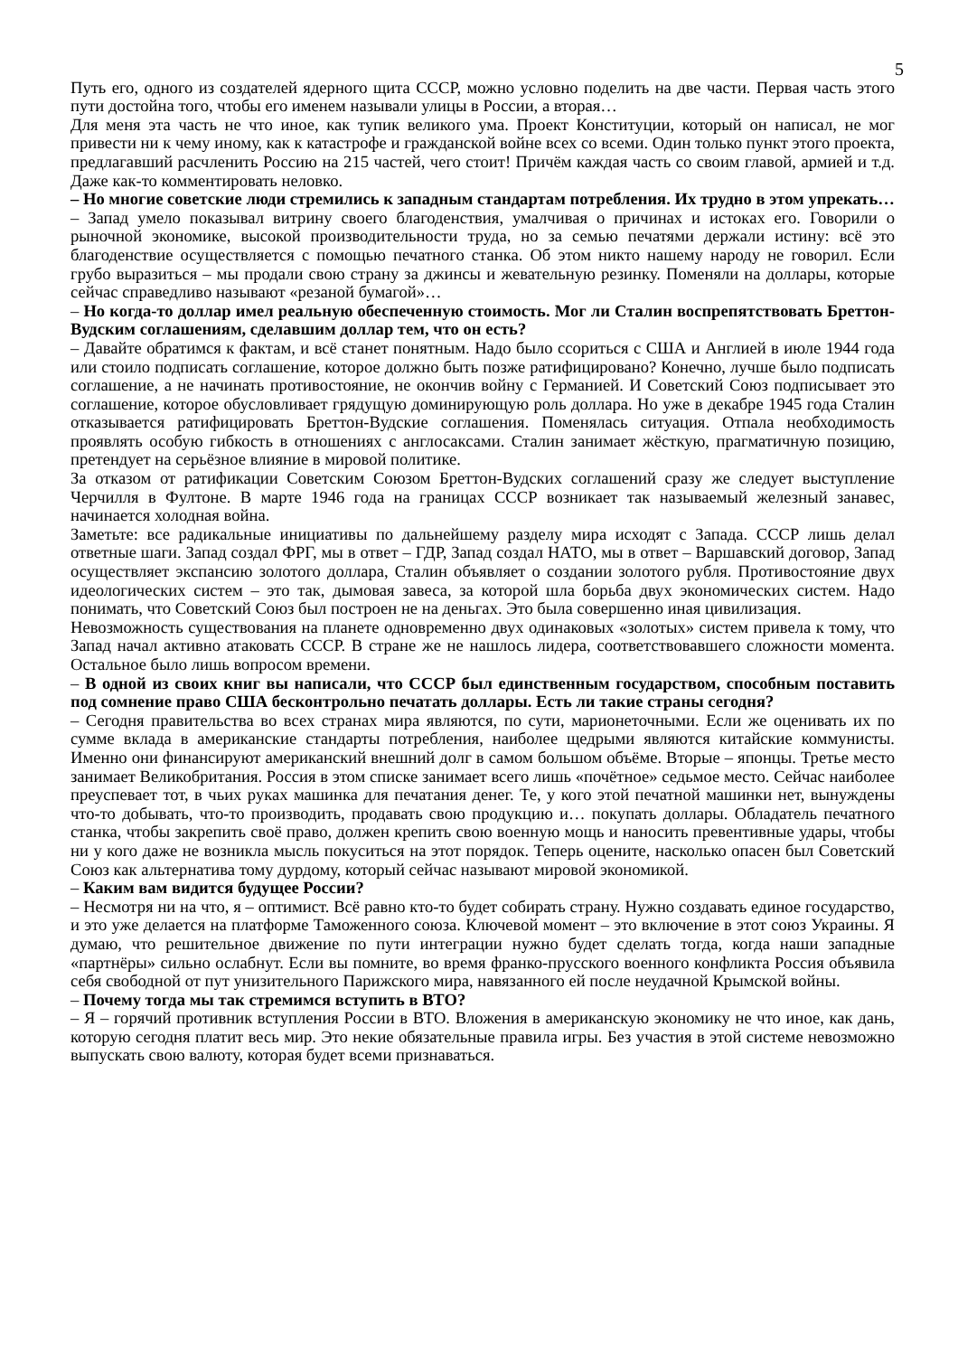5
Путь его, одного из создателей ядерного щита СССР, можно условно поделить на две части. Первая часть этого пути достойна того, чтобы его именем называли улицы в России, а вторая…
Для меня эта часть не что иное, как тупик великого ума. Проект Конституции, который он написал, не мог привести ни к чему иному, как к катастрофе и гражданской войне всех со всеми. Один только пункт этого проекта, предлагавший расчленить Россию на 215 частей, чего стоит! Причём каждая часть со своим главой, армией и т.д. Даже как-то комментировать неловко.
– Но многие советские люди стремились к западным стандартам потребления. Их трудно в этом упрекать…
– Запад умело показывал витрину своего благоденствия, умалчивая о причинах и истоках его. Говорили о рыночной экономике, высокой производительности труда, но за семью печатями держали истину: всё это благоденствие осуществляется с помощью печатного станка. Об этом никто нашему народу не говорил. Если грубо выразиться – мы продали свою страну за джинсы и жевательную резинку. Поменяли на доллары, которые сейчас справедливо называют «резаной бумагой»…
– Но когда-то доллар имел реальную обеспеченную стоимость. Мог ли Сталин воспрепятствовать Бреттон-Вудским соглашениям, сделавшим доллар тем, что он есть?
– Давайте обратимся к фактам, и всё станет понятным. Надо было ссориться с США и Англией в июле 1944 года или стоило подписать соглашение, которое должно быть позже ратифицировано? Конечно, лучше было подписать соглашение, а не начинать противостояние, не окончив войну с Германией. И Советский Союз подписывает это соглашение, которое обусловливает грядущую доминирующую роль доллара. Но уже в декабре 1945 года Сталин отказывается ратифицировать Бреттон-Вудские соглашения. Поменялась ситуация. Отпала необходимость проявлять особую гибкость в отношениях с англосаксами. Сталин занимает жёсткую, прагматичную позицию, претендует на серьёзное влияние в мировой политике.
За отказом от ратификации Советским Союзом Бреттон-Вудских соглашений сразу же следует выступление Черчилля в Фултоне. В марте 1946 года на границах СССР возникает так называемый железный занавес, начинается холодная война.
Заметьте: все радикальные инициативы по дальнейшему разделу мира исходят с Запада. СССР лишь делал ответные шаги. Запад создал ФРГ, мы в ответ – ГДР, Запад создал НАТО, мы в ответ – Варшавский договор, Запад осуществляет экспансию золотого доллара, Сталин объявляет о создании золотого рубля. Противостояние двух идеологических систем – это так, дымовая завеса, за которой шла борьба двух экономических систем. Надо понимать, что Советский Союз был построен не на деньгах. Это была совершенно иная цивилизация.
Невозможность существования на планете одновременно двух одинаковых «золотых» систем привела к тому, что Запад начал активно атаковать СССР. В стране же не нашлось лидера, соответствовавшего сложности момента. Остальное было лишь вопросом времени.
– В одной из своих книг вы написали, что СССР был единственным государством, способным поставить под сомнение право США бесконтрольно печатать доллары. Есть ли такие страны сегодня?
– Сегодня правительства во всех странах мира являются, по сути, марионеточными. Если же оценивать их по сумме вклада в американские стандарты потребления, наиболее щедрыми являются китайские коммунисты. Именно они финансируют американский внешний долг в самом большом объёме. Вторые – японцы. Третье место занимает Великобритания. Россия в этом списке занимает всего лишь «почётное» седьмое место. Сейчас наиболее преуспевает тот, в чьих руках машинка для печатания денег. Те, у кого этой печатной машинки нет, вынуждены что-то добывать, что-то производить, продавать свою продукцию и… покупать доллары. Обладатель печатного станка, чтобы закрепить своё право, должен крепить свою военную мощь и наносить превентивные удары, чтобы ни у кого даже не возникла мысль покуситься на этот порядок. Теперь оцените, насколько опасен был Советский Союз как альтернатива тому дурдому, который сейчас называют мировой экономикой.
– Каким вам видится будущее России?
– Несмотря ни на что, я – оптимист. Всё равно кто-то будет собирать страну. Нужно создавать единое государство, и это уже делается на платформе Таможенного союза. Ключевой момент – это включение в этот союз Украины. Я думаю, что решительное движение по пути интеграции нужно будет сделать тогда, когда наши западные «партнёры» сильно ослабнут. Если вы помните, во время франко-прусского военного конфликта Россия объявила себя свободной от пут унизительного Парижского мира, навязанного ей после неудачной Крымской войны.
– Почему тогда мы так стремимся вступить в ВТО?
– Я – горячий противник вступления России в ВТО. Вложения в американскую экономику не что иное, как дань, которую сегодня платит весь мир. Это некие обязательные правила игры. Без участия в этой системе невозможно выпускать свою валюту, которая будет всеми признаваться.